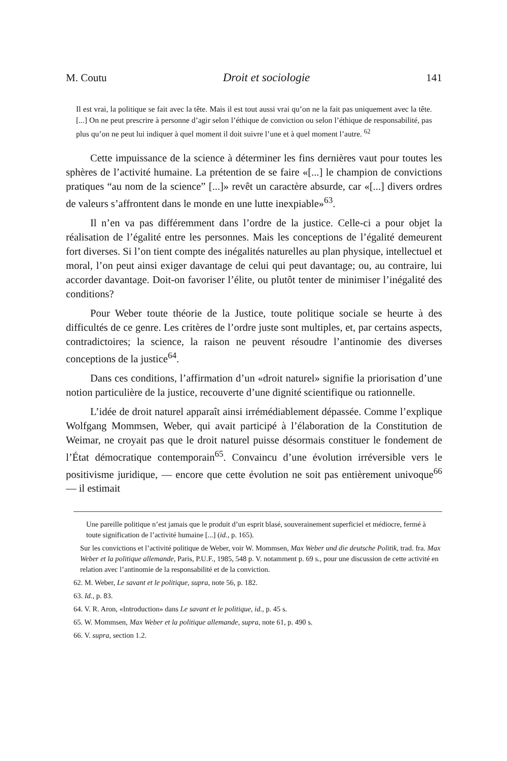M. Coutu Droit et sociologie 141
Il est vrai, la politique se fait avec la tête. Mais il est tout aussi vrai qu’on ne la fait pas uniquement avec la tête. [...] On ne peut prescrire à personne d’agir selon l’éthique de conviction ou selon l’éthique de responsabilité, pas plus qu’on ne peut lui indiquer à quel moment il doit suivre l’une et à quel moment l’autre. <sup>62</sup>
Cette impuissance de la science à déterminer les fins dernières vaut pour toutes les sphères de l’activité humaine. La prétention de se faire «[...] le champion de convictions pratiques “au nom de la science” [...]» revêt un caractère absurde, car «[...] divers ordres de valeurs s’affrontent dans le monde en une lutte inexpiable»<sup>63</sup>.
Il n’en va pas différemment dans l’ordre de la justice. Celle-ci a pour objet la réalisation de l’égalité entre les personnes. Mais les conceptions de l’égalité demeurent fort diverses. Si l’on tient compte des inégalités naturelles au plan physique, intellectuel et moral, l’on peut ainsi exiger davantage de celui qui peut davantage; ou, au contraire, lui accorder davantage. Doit-on favoriser l’élite, ou plutôt tenter de minimiser l’inégalité des conditions?
Pour Weber toute théorie de la Justice, toute politique sociale se heurte à des difficultés de ce genre. Les critères de l’ordre juste sont multiples, et, par certains aspects, contradictoires; la science, la raison ne peuvent résoudre l’antinomie des diverses conceptions de la justice<sup>64</sup>.
Dans ces conditions, l’affirmation d’un «droit naturel» signifie la priorisation d’une notion particulière de la justice, recouverte d’une dignité scientifique ou rationnelle.
L’idée de droit naturel apparaît ainsi irrémédiablement dépassée. Comme l’explique Wolfgang Mommsen, Weber, qui avait participé à l’élaboration de la Constitution de Weimar, ne croyait pas que le droit naturel puisse désormais constituer le fondement de l’État démocratique contemporain<sup>65</sup>. Convaincu d’une évolution irréversible vers le positivisme juridique, — encore que cette évolution ne soit pas entièrement univoque<sup>66</sup> — il estimait
Une pareille politique n’est jamais que le produit d’un esprit blasé, souverainement superficiel et médiocre, fermé à toute signification de l’activité humaine [...] (id., p. 165).
Sur les convictions et l’activité politique de Weber, voir W. Mommsen, Max Weber und die deutsche Politik, trad. fra. Max Weber et la politique allemande, Paris, P.U.F., 1985, 548 p. V. notamment p. 69 s., pour une discussion de cette activité en relation avec l’antinomie de la responsabilité et de la conviction.
62. M. Weber, Le savant et le politique, supra, note 56, p. 182.
63. Id., p. 83.
64. V. R. Aron, «Introduction» dans Le savant et le politique, id., p. 45 s.
65. W. Mommsen, Max Weber et la politique allemande, supra, note 61, p. 490 s.
66. V. supra, section 1.2.